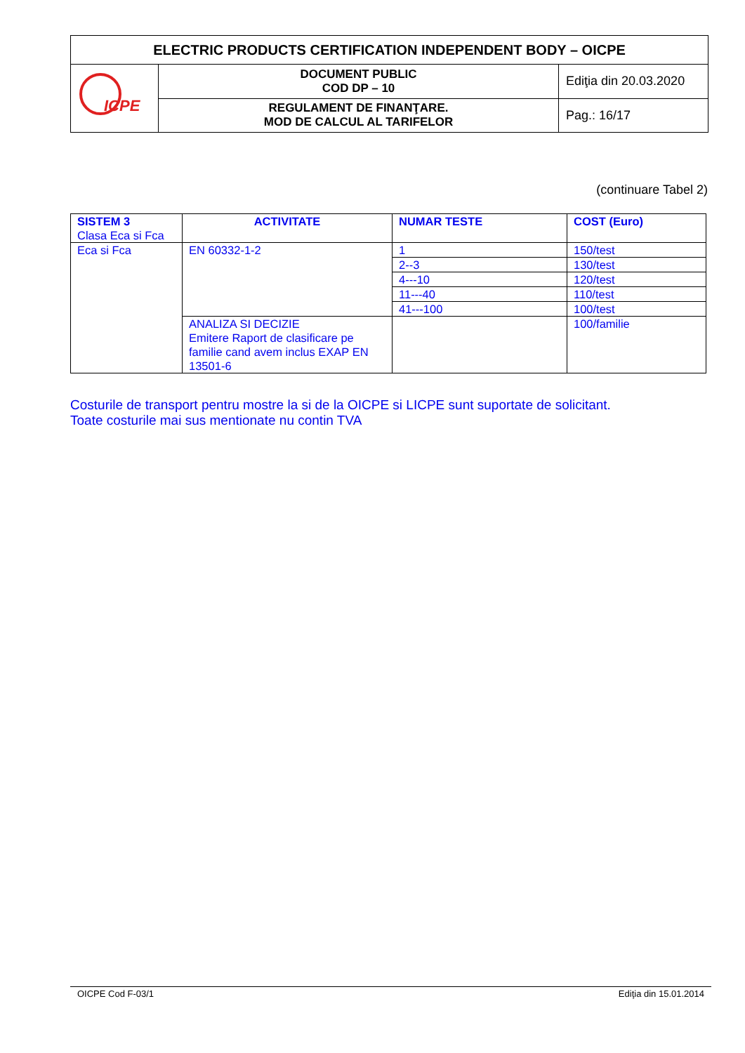| ELECTRIC PRODUCTS CERTIFICATION INDEPENDENT BODY – OICPE | | |
| ICPE | DOCUMENT PUBLIC COD DP – 10 | Ediţia din 20.03.2020 |
| | REGULAMENT DE FINANŢARE. MOD DE CALCUL AL TARIFELOR | Pag.: 16/17 |
(continuare Tabel 2)
| SISTEM 3 Clasa Eca si Fca | ACTIVITATE | NUMAR TESTE | COST (Euro) |
| Eca si Fca | EN 60332-1-2 | 1 | 150/test |
| | | 2--3 | 130/test |
| | | 4---10 | 120/test |
| | | 11---40 | 110/test |
| | | 41---100 | 100/test |
| | ANALIZA SI DECIZIE Emitere Raport de clasificare pe familie cand avem inclus EXAP EN 13501-6 | | 100/familie |
Costurile de transport pentru mostre la si de la OICPE si LICPE sunt suportate de solicitant.
Toate costurile mai sus mentionate nu contin TVA
OICPE Cod F-03/1 Ediţia din 15.01.2014